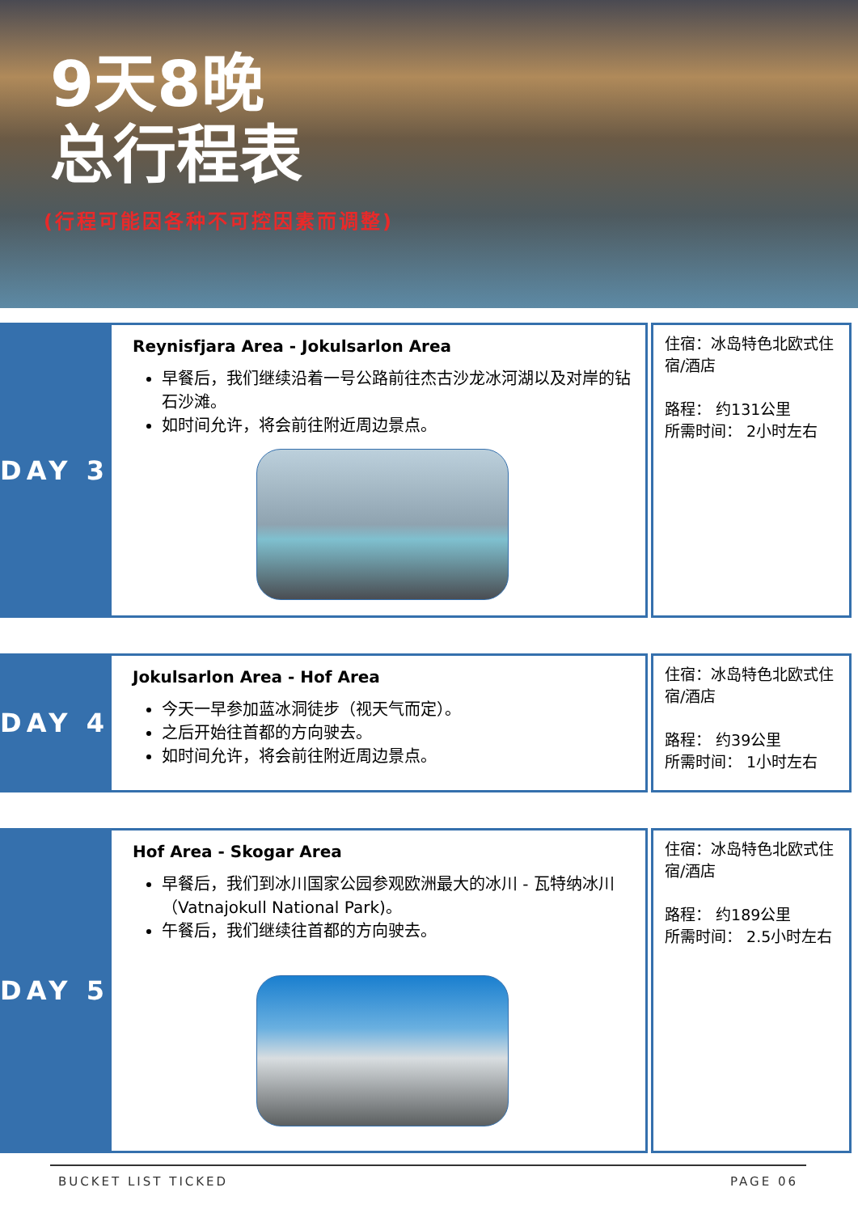9天8晚
总行程表
(行程可能因各种不可控因素而调整)
DAY 3
Reynisfjara Area - Jokulsarlon Area
早餐后，我们继续沿着一号公路前往杰古沙龙冰河湖以及对岸的钻石沙滩。
如时间允许，将会前往附近周边景点。
住宿：冰岛特色北欧式住宿/酒店
路程： 约131公里
所需时间： 2小时左右
DAY 4
Jokulsarlon Area - Hof Area
今天一早参加蓝冰洞徒步（视天气而定）。
之后开始往首都的方向驶去。
如时间允许，将会前往附近周边景点。
住宿：冰岛特色北欧式住宿/酒店
路程： 约39公里
所需时间： 1小时左右
DAY 5
Hof Area - Skogar Area
早餐后，我们到冰川国家公园参观欧洲最大的冰川 - 瓦特纳冰川（Vatnajokull National Park)。
午餐后，我们继续往首都的方向驶去。
住宿：冰岛特色北欧式住宿/酒店
路程： 约189公里
所需时间： 2.5小时左右
BUCKET LIST TICKED PAGE 06